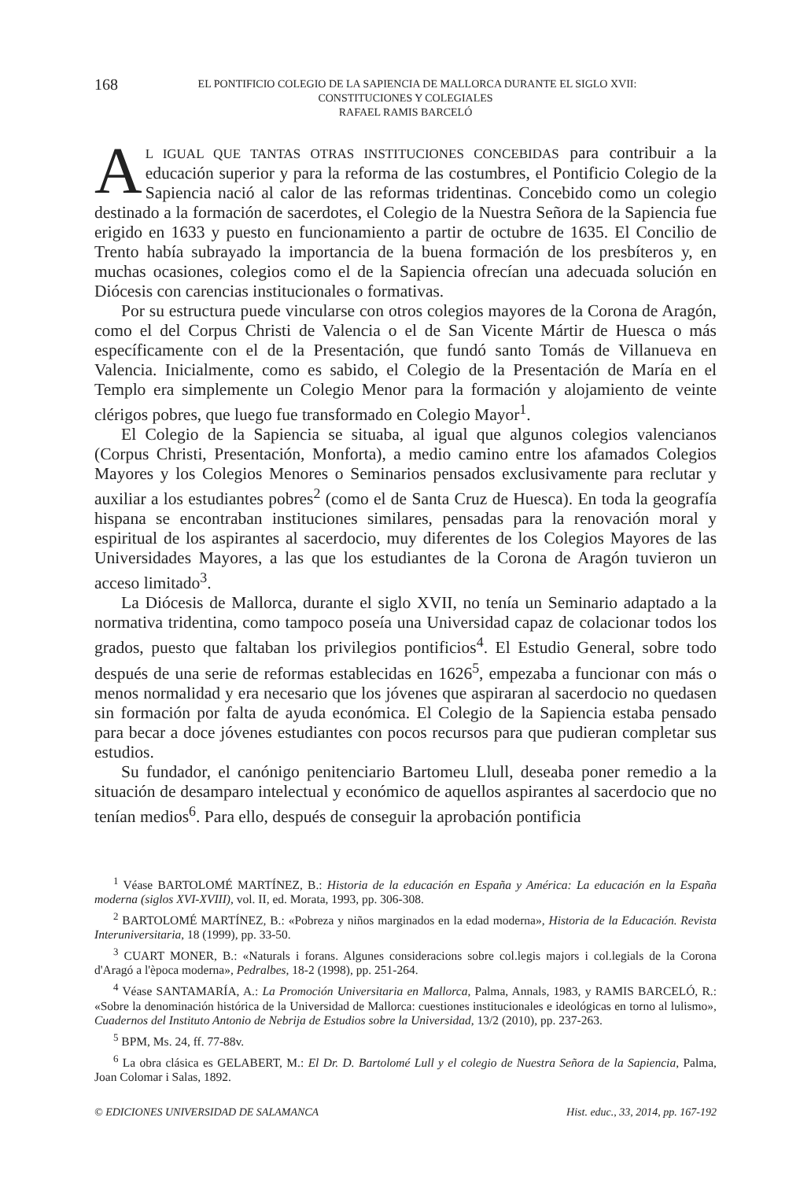168 EL PONTIFICIO COLEGIO DE LA SAPIENCIA DE MALLORCA DURANTE EL SIGLO XVII:
CONSTITUCIONES Y COLEGIALES
RAFAEL RAMIS BARCELÓ
AL IGUAL QUE TANTAS OTRAS INSTITUCIONES CONCEBIDAS para contribuir a la educación superior y para la reforma de las costumbres, el Pontificio Colegio de la Sapiencia nació al calor de las reformas tridentinas. Concebido como un colegio destinado a la formación de sacerdotes, el Colegio de la Nuestra Señora de la Sapiencia fue erigido en 1633 y puesto en funcionamiento a partir de octubre de 1635. El Concilio de Trento había subrayado la importancia de la buena formación de los presbíteros y, en muchas ocasiones, colegios como el de la Sapiencia ofrecían una adecuada solución en Diócesis con carencias institucionales o formativas.
Por su estructura puede vincularse con otros colegios mayores de la Corona de Aragón, como el del Corpus Christi de Valencia o el de San Vicente Mártir de Huesca o más específicamente con el de la Presentación, que fundó santo Tomás de Villanueva en Valencia. Inicialmente, como es sabido, el Colegio de la Presentación de María en el Templo era simplemente un Colegio Menor para la formación y alojamiento de veinte clérigos pobres, que luego fue transformado en Colegio Mayor<sup>1</sup>.
El Colegio de la Sapiencia se situaba, al igual que algunos colegios valencianos (Corpus Christi, Presentación, Monforta), a medio camino entre los afamados Colegios Mayores y los Colegios Menores o Seminarios pensados exclusivamente para reclutar y auxiliar a los estudiantes pobres<sup>2</sup> (como el de Santa Cruz de Huesca). En toda la geografía hispana se encontraban instituciones similares, pensadas para la renovación moral y espiritual de los aspirantes al sacerdocio, muy diferentes de los Colegios Mayores de las Universidades Mayores, a las que los estudiantes de la Corona de Aragón tuvieron un acceso limitado<sup>3</sup>.
La Diócesis de Mallorca, durante el siglo XVII, no tenía un Seminario adaptado a la normativa tridentina, como tampoco poseía una Universidad capaz de colacionar todos los grados, puesto que faltaban los privilegios pontificios<sup>4</sup>. El Estudio General, sobre todo después de una serie de reformas establecidas en 1626<sup>5</sup>, empezaba a funcionar con más o menos normalidad y era necesario que los jóvenes que aspiraran al sacerdocio no quedasen sin formación por falta de ayuda económica. El Colegio de la Sapiencia estaba pensado para becar a doce jóvenes estudiantes con pocos recursos para que pudieran completar sus estudios.
Su fundador, el canónigo penitenciario Bartomeu Llull, deseaba poner remedio a la situación de desamparo intelectual y económico de aquellos aspirantes al sacerdocio que no tenían medios<sup>6</sup>. Para ello, después de conseguir la aprobación pontificia
<sup>1</sup> Véase BARTOLOMÉ MARTÍNEZ, B.: Historia de la educación en España y América: La educación en la España moderna (siglos XVI-XVIII), vol. II, ed. Morata, 1993, pp. 306-308.
<sup>2</sup> BARTOLOMÉ MARTÍNEZ, B.: «Pobreza y niños marginados en la edad moderna», Historia de la Educación. Revista Interuniversitaria, 18 (1999), pp. 33-50.
<sup>3</sup> CUART MONER, B.: «Naturals i forans. Algunes consideracions sobre col.legis majors i col.legials de la Corona d'Aragó a l'època moderna», Pedralbes, 18-2 (1998), pp. 251-264.
<sup>4</sup> Véase SANTAMARÍA, A.: La Promoción Universitaria en Mallorca, Palma, Annals, 1983, y RAMIS BARCELÓ, R.: «Sobre la denominación histórica de la Universidad de Mallorca: cuestiones institucionales e ideológicas en torno al lulismo», Cuadernos del Instituto Antonio de Nebrija de Estudios sobre la Universidad, 13/2 (2010), pp. 237-263.
<sup>5</sup> BPM, Ms. 24, ff. 77-88v.
<sup>6</sup> La obra clásica es GELABERT, M.: El Dr. D. Bartolomé Lull y el colegio de Nuestra Señora de la Sapiencia, Palma, Joan Colomar i Salas, 1892.
© EDICIONES UNIVERSIDAD DE SALAMANCA Hist. educ., 33, 2014, pp. 167-192